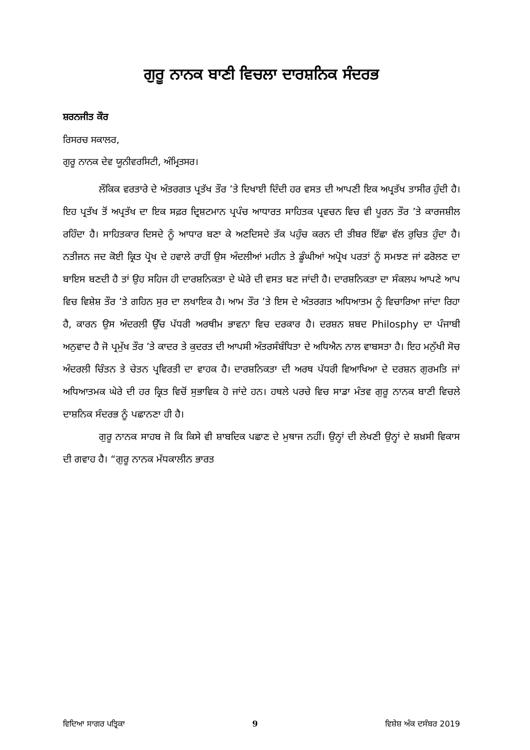ਗੁਰੂ ਨਾਨਕ ਬਾਣੀ ਵਿਚਲਾ ਦਾਰਸ਼ਨਿਕ ਸੰਦਰਭ
ਸ਼ਰਨਜੀਤ ਕੌਰ
ਰਿਸਰਚ ਸਕਾਲਰ,
ਗੁਰੂ ਨਾਨਕ ਦੇਵ ਯੂਨੀਵਰਸਿਟੀ, ਅੰਮ੍ਰਿਤਸਰ।
ਲੌਕਿਕ ਵਰਤਾਰੇ ਦੇ ਅੰਤਰਗਤ ਪ੍ਰਤੱਖ ਤੌਰ ’ਤੇ ਦਿਖਾਈ ਦਿੰਦੀ ਹਰ ਵਸਤ ਦੀ ਆਪਣੀ ਇਕ ਅਪ੍ਰਤੱਖ ਤਾਸੀਰ ਹੁੰਦੀ ਹੈ। ਇਹ ਪ੍ਰਤੱਖ ਤੋਂ ਅਪ੍ਰਤੱਖ ਦਾ ਇਕ ਸਫ਼ਰ ਦ੍ਰਿਸ਼ਟਮਾਨ ਪ੍ਰਪੰਚ ਆਧਾਰਤ ਸਾਹਿਤਕ ਪ੍ਰਵਚਨ ਵਿਚ ਵੀ ਪੂਰਨ ਤੌਰ ’ਤੇ ਕਾਰਜਸ਼ੀਲ ਰਹਿੰਦਾ ਹੈ। ਸਾਹਿਤਕਾਰ ਦਿਸਦੇ ਨੂੰ ਆਧਾਰ ਬਣਾ ਕੇ ਅਣਦਿਸਦੇ ਤੱਕ ਪਹੁੰਚ ਕਰਨ ਦੀ ਤੀਬਰ ਇੱਛਾ ਵੱਲ ਰੁਚਿਤ ਹੁੰਦਾ ਹੈ। ਨਤੀਜਨ ਜਦ ਕੋਈ ਕ੍ਰਿਤ ਪ੍ਰੋਖ ਦੇ ਹਵਾਲੇ ਰਾਹੀਂ ਉਸ ਅੰਦਲੀਆਂ ਮਹੀਨ ਤੇ ਡੂੰਘੀਆਂ ਅਪ੍ਰੋਖ ਪਰਤਾਂ ਨੂੰ ਸਮਝਣ ਜਾਂ ਫਰੋਲਣ ਦਾ ਬਾਇਸ ਬਣਦੀ ਹੈ ਤਾਂ ਉਹ ਸਹਿਜ ਹੀ ਦਾਰਸ਼ਨਿਕਤਾ ਦੇ ਘੇਰੇ ਦੀ ਵਸਤ ਬਣ ਜਾਂਦੀ ਹੈ। ਦਾਰਸ਼ਨਿਕਤਾ ਦਾ ਸੰਕਲਪ ਆਪਣੇ ਆਪ ਵਿਚ ਵਿਸ਼ੇਸ਼ ਤੌਰ ’ਤੇ ਗਹਿਨ ਸੁਰ ਦਾ ਲਖਾਇਕ ਹੈ। ਆਮ ਤੌਰ ’ਤੇ ਇਸ ਦੇ ਅੰਤਰਗਤ ਅਧਿਆਤਮ ਨੂੰ ਵਿਚਾਰਿਆ ਜਾਂਦਾ ਰਿਹਾ ਹੈ, ਕਾਰਨ ਉਸ ਅੰਦਰਲੀ ਉੱਚ ਪੱਧਰੀ ਅਰਥੀਮ ਭਾਵਨਾ ਵਿਚ ਦਰਕਾਰ ਹੈ। ਦਰਸ਼ਨ ਸ਼ਬਦ Philosphy ਦਾ ਪੰਜਾਬੀ ਅਨੁਵਾਦ ਹੈ ਜੋ ਪ੍ਰਮੁੱਖ ਤੌਰ ’ਤੇ ਕਾਦਰ ਤੇ ਕੁਦਰਤ ਦੀ ਆਪਸੀ ਅੰਤਰਸੰਬੰਧਿਤਾ ਦੇ ਅਧਿਐਨ ਨਾਲ ਵਾਬਸਤਾ ਹੈ। ਇਹ ਮਨੁੱਖੀ ਸੋਚ ਅੰਦਰਲੀ ਚਿੰਤਨ ਤੇ ਚੇਤਨ ਪ੍ਰਵਿਰਤੀ ਦਾ ਵਾਹਕ ਹੈ। ਦਾਰਸ਼ਨਿਕਤਾ ਦੀ ਅਰਥ ਪੱਧਰੀ ਵਿਆਖਿਆ ਦੇ ਦਰਸ਼ਨ ਗੁਰਮਤਿ ਜਾਂ ਅਧਿਆਤਮਕ ਘੇਰੇ ਦੀ ਹਰ ਕ੍ਰਿਤ ਵਿਚੋਂ ਸੁਭਾਵਿਕ ਹੋ ਜਾਂਦੇ ਹਨ। ਹਥਲੇ ਪਰਚੇ ਵਿਚ ਸਾਡਾ ਮੰਤਵ ਗੁਰੂ ਨਾਨਕ ਬਾਣੀ ਵਿਚਲੇ ਦਾਸ਼ਨਿਕ ਸੰਦਰਭ ਨੂੰ ਪਛਾਨਣਾ ਹੀ ਹੈ।
ਗੁਰੂ ਨਾਨਕ ਸਾਹਬ ਜੋ ਕਿ ਕਿਸੇ ਵੀ ਸ਼ਾਬਦਿਕ ਪਛਾਣ ਦੇ ਮੁਥਾਜ ਨਹੀਂ। ਉਨ੍ਹਾਂ ਦੀ ਲੇਖਣੀ ਉਨ੍ਹਾਂ ਦੇ ਸ਼ਖ਼ਸੀ ਵਿਕਾਸ ਦੀ ਗਵਾਹ ਹੈ। “ਗੁਰੂ ਨਾਨਕ ਮੱਧਕਾਲੀਨ ਭਾਰਤ
ਵਿਦਿਆ ਸਾਗਰ ਪਤ੍ਰਿਕਾ 9 ਵਿਸ਼ੇਸ਼ ਅੰਕ ਦਸੰਬਰ 2019